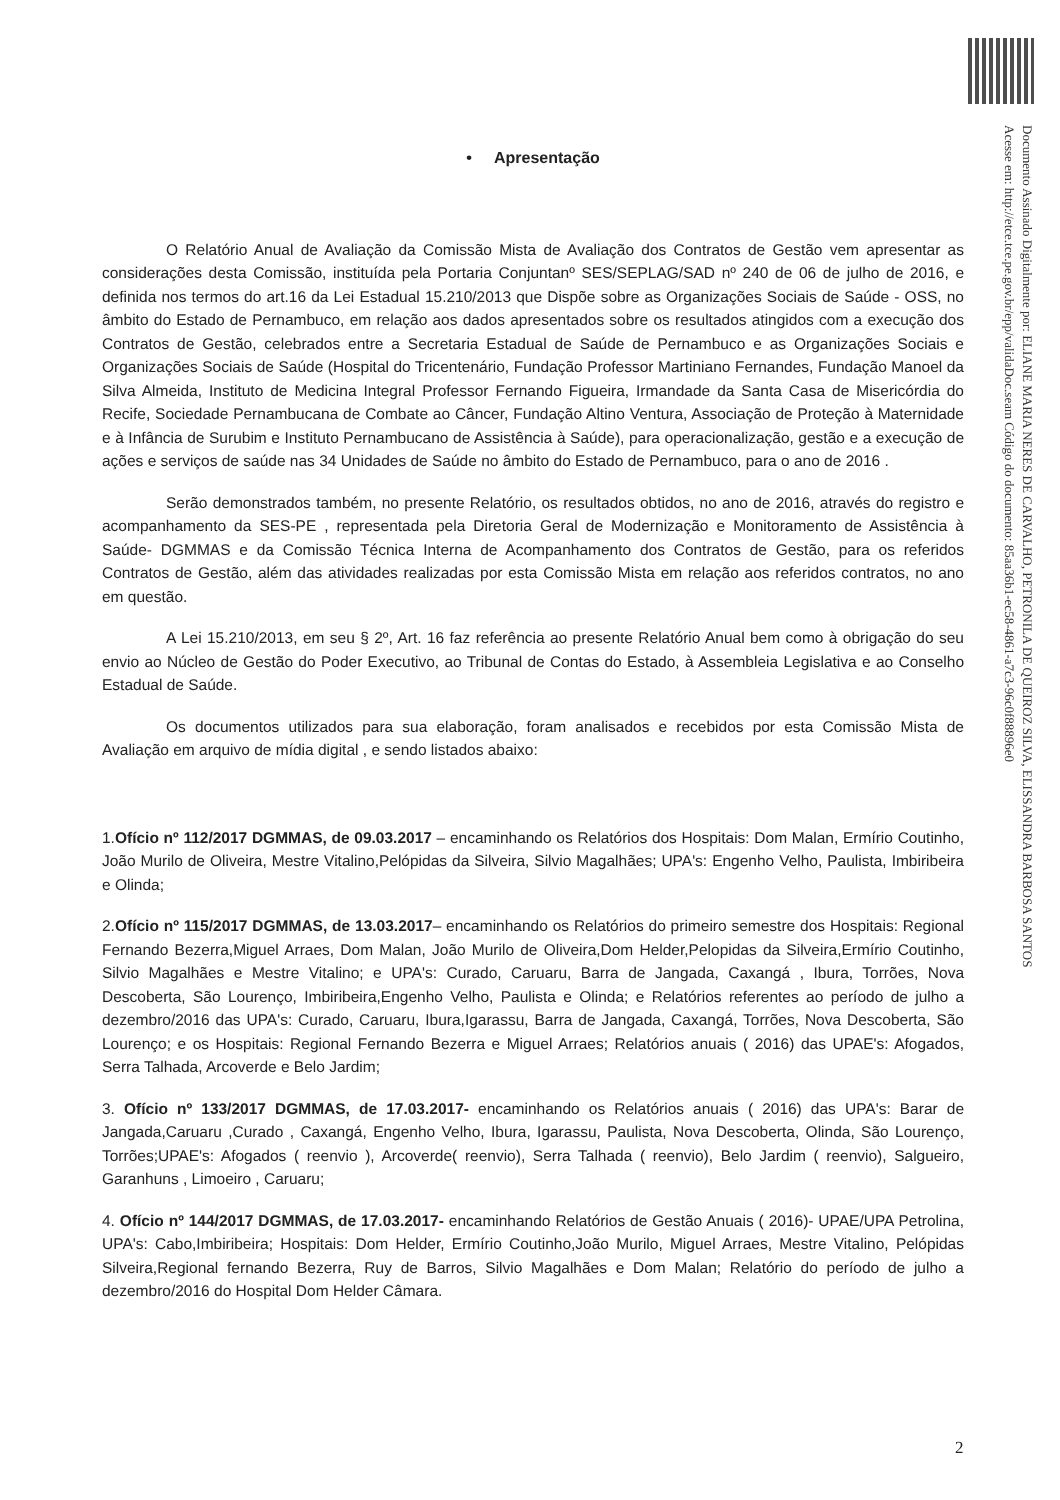Documento Assinado Digitalmente por: ELIANE MARIA NERES DE CARVALHO, PETRONILA DE QUEIROZ SILVA, ELISSANDRA BARBOSA SANTOS
Acesse em: http://etce.tce.pe.gov.br/epp/validaDoc.seam Código do documento: 85aa36b1-ec58-4861-a7c3-96c0f88896e0
• Apresentação
O Relatório Anual de Avaliação da Comissão Mista de Avaliação dos Contratos de Gestão vem apresentar as considerações desta Comissão, instituída pela Portaria Conjuntanº SES/SEPLAG/SAD nº 240 de 06 de julho de 2016, e definida nos termos do art.16 da Lei Estadual 15.210/2013 que Dispõe sobre as Organizações Sociais de Saúde - OSS, no âmbito do Estado de Pernambuco, em relação aos dados apresentados sobre os resultados atingidos com a execução dos Contratos de Gestão, celebrados entre a Secretaria Estadual de Saúde de Pernambuco e as Organizações Sociais e Organizações Sociais de Saúde (Hospital do Tricentenário, Fundação Professor Martiniano Fernandes, Fundação Manoel da Silva Almeida, Instituto de Medicina Integral Professor Fernando Figueira, Irmandade da Santa Casa de Misericórdia do Recife, Sociedade Pernambucana de Combate ao Câncer, Fundação Altino Ventura, Associação de Proteção à Maternidade e à Infância de Surubim e Instituto Pernambucano de Assistência à Saúde), para operacionalização, gestão e a execução de ações e serviços de saúde nas 34 Unidades de Saúde no âmbito do Estado de Pernambuco, para o ano de 2016 .
Serão demonstrados também, no presente Relatório, os resultados obtidos, no ano de 2016, através do registro e acompanhamento da SES-PE , representada pela Diretoria Geral de Modernização e Monitoramento de Assistência à Saúde- DGMMAS e da Comissão Técnica Interna de Acompanhamento dos Contratos de Gestão, para os referidos Contratos de Gestão, além das atividades realizadas por esta Comissão Mista em relação aos referidos contratos, no ano em questão.
A Lei 15.210/2013, em seu § 2º, Art. 16 faz referência ao presente Relatório Anual bem como à obrigação do seu envio ao Núcleo de Gestão do Poder Executivo, ao Tribunal de Contas do Estado, à Assembleia Legislativa e ao Conselho Estadual de Saúde.
Os documentos utilizados para sua elaboração, foram analisados e recebidos por esta Comissão Mista de Avaliação em arquivo de mídia digital , e sendo listados abaixo:
1.Ofício nº 112/2017 DGMMAS, de 09.03.2017 – encaminhando os Relatórios dos Hospitais: Dom Malan, Ermírio Coutinho, João Murilo de Oliveira, Mestre Vitalino,Pelópidas da Silveira, Silvio Magalhães; UPA's: Engenho Velho, Paulista, Imbiribeira e Olinda;
2.Ofício nº 115/2017 DGMMAS, de 13.03.2017– encaminhando os Relatórios do primeiro semestre dos Hospitais: Regional Fernando Bezerra,Miguel Arraes, Dom Malan, João Murilo de Oliveira,Dom Helder,Pelopidas da Silveira,Ermírio Coutinho, Silvio Magalhães e Mestre Vitalino; e UPA's: Curado, Caruaru, Barra de Jangada, Caxangá , Ibura, Torrões, Nova Descoberta, São Lourenço, Imbiribeira,Engenho Velho, Paulista e Olinda; e Relatórios referentes ao período de julho a dezembro/2016 das UPA's: Curado, Caruaru, Ibura,Igarassu, Barra de Jangada, Caxangá, Torrões, Nova Descoberta, São Lourenço; e os Hospitais: Regional Fernando Bezerra e Miguel Arraes; Relatórios anuais ( 2016) das UPAE's: Afogados, Serra Talhada, Arcoverde e Belo Jardim;
3. Ofício nº 133/2017 DGMMAS, de 17.03.2017- encaminhando os Relatórios anuais ( 2016) das UPA's: Barar de Jangada,Caruaru ,Curado , Caxangá, Engenho Velho, Ibura, Igarassu, Paulista, Nova Descoberta, Olinda, São Lourenço, Torrões;UPAE's: Afogados ( reenvio ), Arcoverde( reenvio), Serra Talhada ( reenvio), Belo Jardim ( reenvio), Salgueiro, Garanhuns , Limoeiro , Caruaru;
4. Ofício nº 144/2017 DGMMAS, de 17.03.2017- encaminhando Relatórios de Gestão Anuais ( 2016)- UPAE/UPA Petrolina, UPA's: Cabo,Imbiribeira; Hospitais: Dom Helder, Ermírio Coutinho,João Murilo, Miguel Arraes, Mestre Vitalino, Pelópidas Silveira,Regional fernando Bezerra, Ruy de Barros, Silvio Magalhães e Dom Malan; Relatório do período de julho a dezembro/2016 do Hospital Dom Helder Câmara.
2